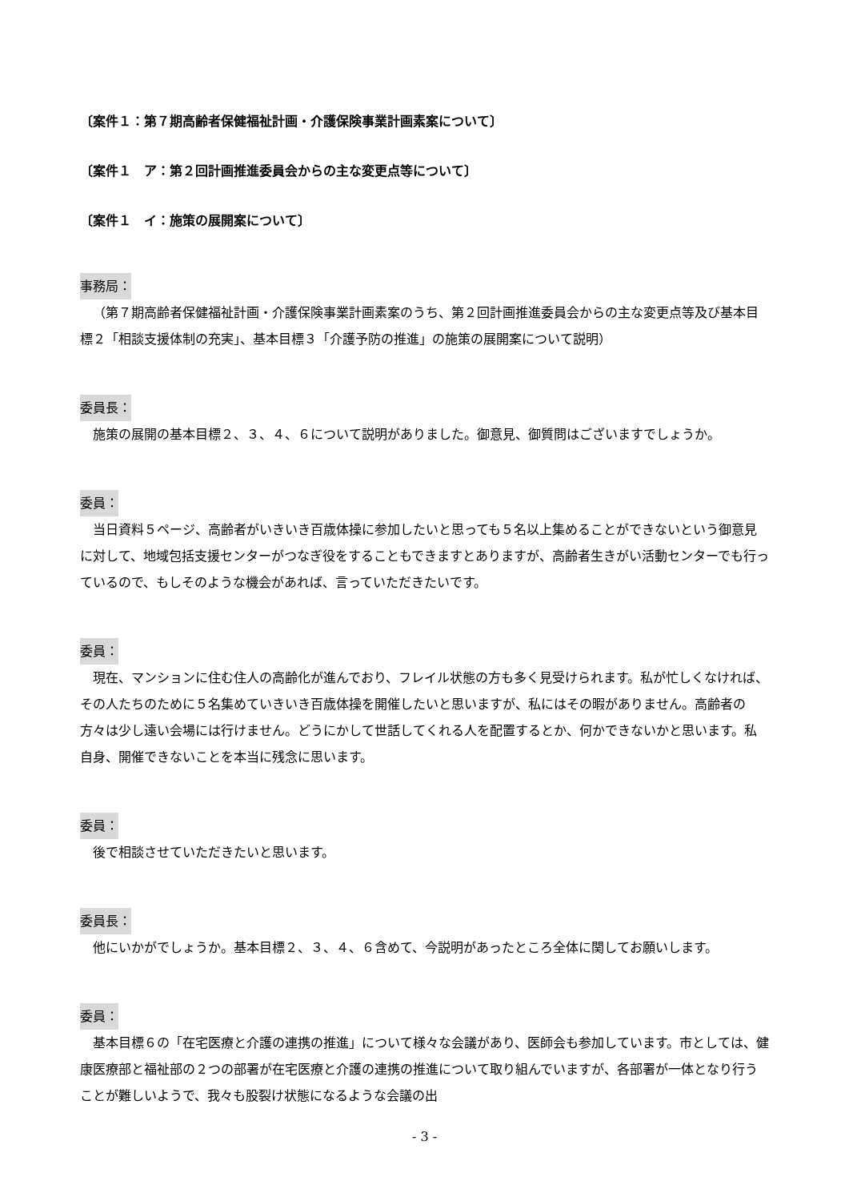〔案件１：第７期高齢者保健福祉計画・介護保険事業計画素案について〕
〔案件１　ア：第２回計画推進委員会からの主な変更点等について〕
〔案件１　イ：施策の展開案について〕
事務局：
（第７期高齢者保健福祉計画・介護保険事業計画素案のうち、第２回計画推進委員会からの主な変更点等及び基本目標２「相談支援体制の充実」、基本目標３「介護予防の推進」の施策の展開案について説明）
委員長：
施策の展開の基本目標２、３、４、６について説明がありました。御意見、御質問はございますでしょうか。
委員：
当日資料５ページ、高齢者がいきいき百歳体操に参加したいと思っても５名以上集めることができないという御意見に対して、地域包括支援センターがつなぎ役をすることもできますとありますが、高齢者生きがい活動センターでも行っているので、もしそのような機会があれば、言っていただきたいです。
委員：
現在、マンションに住む住人の高齢化が進んでおり、フレイル状態の方も多く見受けられます。私が忙しくなければ、その人たちのために５名集めていきいき百歳体操を開催したいと思いますが、私にはその暇がありません。高齢者の方々は少し遠い会場には行けません。どうにかして世話してくれる人を配置するとか、何かできないかと思います。私自身、開催できないことを本当に残念に思います。
委員：
後で相談させていただきたいと思います。
委員長：
他にいかがでしょうか。基本目標２、３、４、６含めて、今説明があったところ全体に関してお願いします。
委員：
基本目標６の「在宅医療と介護の連携の推進」について様々な会議があり、医師会も参加しています。市としては、健康医療部と福祉部の２つの部署が在宅医療と介護の連携の推進について取り組んでいますが、各部署が一体となり行うことが難しいようで、我々も股裂け状態になるような会議の出
- 3 -